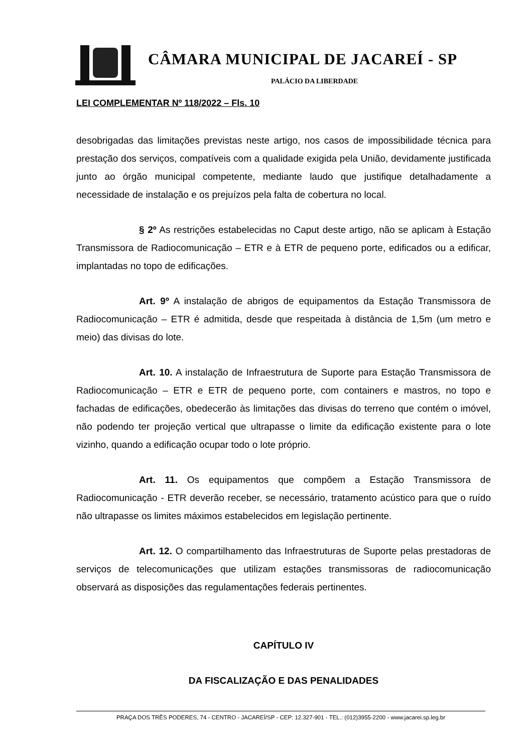CÂMARA MUNICIPAL DE JACAREÍ - SP
PALÁCIO DA LIBERDADE
LEI COMPLEMENTAR Nº 118/2022 – Fls. 10
desobrigadas das limitações previstas neste artigo, nos casos de impossibilidade técnica para prestação dos serviços, compatíveis com a qualidade exigida pela União, devidamente justificada junto ao órgão municipal competente, mediante laudo que justifique detalhadamente a necessidade de instalação e os prejuízos pela falta de cobertura no local.
§ 2º As restrições estabelecidas no Caput deste artigo, não se aplicam à Estação Transmissora de Radiocomunicação – ETR e à ETR de pequeno porte, edificados ou a edificar, implantadas no topo de edificações.
Art. 9º A instalação de abrigos de equipamentos da Estação Transmissora de Radiocomunicação – ETR é admitida, desde que respeitada à distância de 1,5m (um metro e meio) das divisas do lote.
Art. 10. A instalação de Infraestrutura de Suporte para Estação Transmissora de Radiocomunicação – ETR e ETR de pequeno porte, com containers e mastros, no topo e fachadas de edificações, obedecerão às limitações das divisas do terreno que contém o imóvel, não podendo ter projeção vertical que ultrapasse o limite da edificação existente para o lote vizinho, quando a edificação ocupar todo o lote próprio.
Art. 11. Os equipamentos que compõem a Estação Transmissora de Radiocomunicação - ETR deverão receber, se necessário, tratamento acústico para que o ruído não ultrapasse os limites máximos estabelecidos em legislação pertinente.
Art. 12. O compartilhamento das Infraestruturas de Suporte pelas prestadoras de serviços de telecomunicações que utilizam estações transmissoras de radiocomunicação observará as disposições das regulamentações federais pertinentes.
CAPÍTULO IV
DA FISCALIZAÇÃO E DAS PENALIDADES
PRAÇA DOS TRÊS PODERES, 74 - CENTRO - JACAREÍ/SP - CEP: 12.327-901 - TEL.: (012)3955-2200 - www.jacarei.sp.leg.br